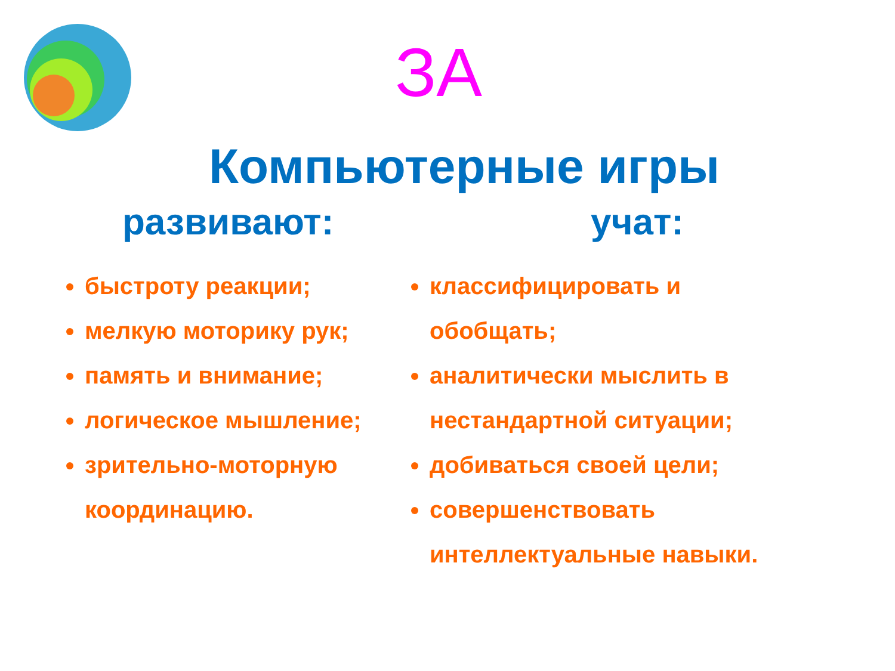ЗА
Компьютерные игры
развивают:
быстроту реакции;
мелкую моторику рук;
память и внимание;
логическое мышление;
зрительно-моторную координацию.
учат:
классифицировать и обобщать;
аналитически мыслить в нестандартной ситуации;
добиваться своей цели;
совершенствовать интеллектуальные навыки.